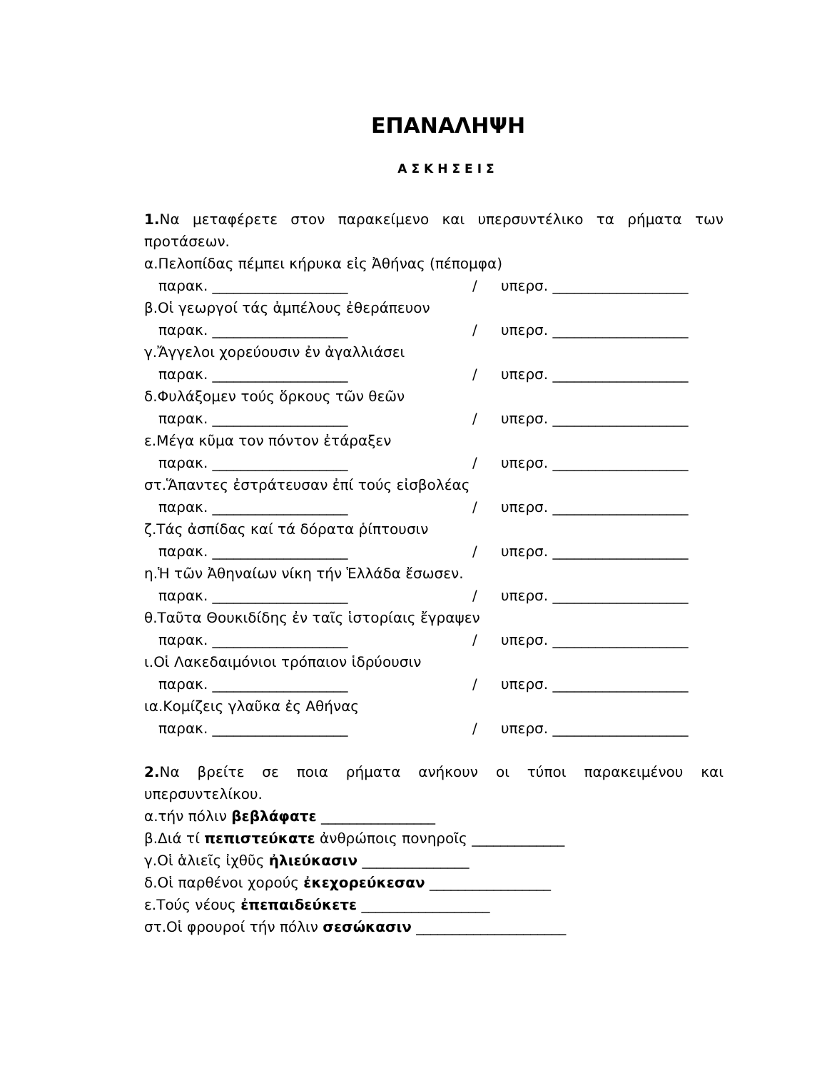ΕΠΑΝΑΛΗΨΗ
ΑΣΚΗΣΕΙΣ
1. Να μεταφέρετε στον παρακείμενο και υπερσυντέλικο τα ρήματα των προτάσεων.
α.Πελοπίδας πέμπει κήρυκα εἰς Ἀθήνας (πέπομφα)
παρακ. ___________________ / υπερσ. ___________________
β.Οἱ γεωργοί τάς ἀμπέλους ἐθεράπευον
παρακ. ___________________ / υπερσ. ___________________
γ.Ἄγγελοι χορεύουσιν ἐν ἀγαλλιάσει
παρακ. ___________________ / υπερσ. ___________________
δ.Φυλάξομεν τούς ὅρκους τῶν θεῶν
παρακ. ___________________ / υπερσ. ___________________
ε.Μέγα κῦμα τον πόντον ἐτάραξεν
παρακ. ___________________ / υπερσ. ___________________
στ.Ἅπαντες ἐστράτευσαν ἐπί τούς εἰσβολέας
παρακ. ___________________ / υπερσ. ___________________
ζ.Τάς ἀσπίδας καί τά δόρατα ῥίπτουσιν
παρακ. ___________________ / υπερσ. ___________________
η.Ἡ τῶν Ἀθηναίων νίκη τήν Ἑλλάδα ἔσωσεν.
παρακ. ___________________ / υπερσ. ___________________
θ.Ταῦτα Θουκιδίδης ἐν ταῖς ἱστορίαις ἔγραψεν
παρακ. ___________________ / υπερσ. ___________________
ι.Οἱ Λακεδαιμόνιοι τρόπαιον ἱδρύουσιν
παρακ. ___________________ / υπερσ. ___________________
ια.Κομίζεις γλαῦκα ἐς Αθήνας
παρακ. ___________________ / υπερσ. ___________________
2. Να βρείτε σε ποια ρήματα ανήκουν οι τύποι παρακειμένου και υπερσυντελίκου.
α.τήν πόλιν βεβλάφατε ________________
β.Διά τί πεπιστεύκατε ἀνθρώποις πονηροῖς _____________
γ.Οἱ ἁλιεῖς ἰχθῦς ἠλιεύκασιν _______________
δ.Οἱ παρθένοι χορούς ἐκεχορεύκεσαν _________________
ε.Τούς νέους ἐπεπαιδεύκετε __________________
στ.Οἱ φρουροί τήν πόλιν σεσώκασιν _____________________